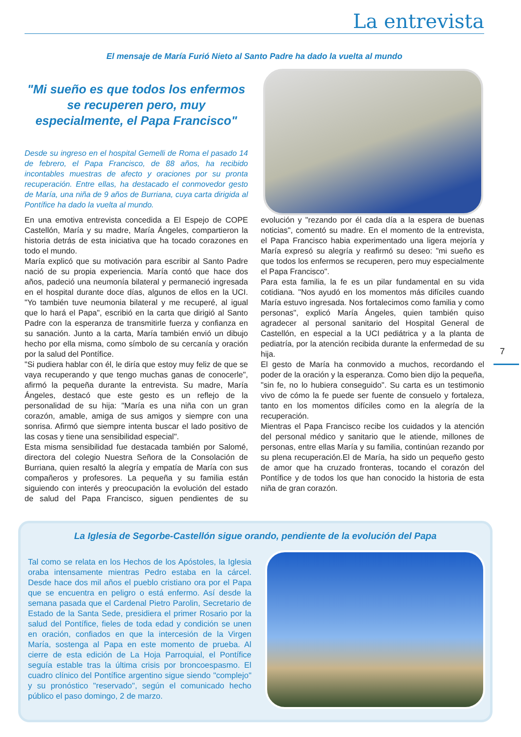La entrevista
El mensaje de María Furió Nieto al Santo Padre ha dado la vuelta al mundo
"Mi sueño es que todos los enfermos se recuperen pero, muy especialmente, el Papa Francisco"
Desde su ingreso en el hospital Gemelli de Roma el pasado 14 de febrero, el Papa Francisco, de 88 años, ha recibido incontables muestras de afecto y oraciones por su pronta recuperación. Entre ellas, ha destacado el conmovedor gesto de María, una niña de 9 años de Burriana, cuya carta dirigida al Pontífice ha dado la vuelta al mundo.
En una emotiva entrevista concedida a El Espejo de COPE Castellón, María y su madre, María Ángeles, compartieron la historia detrás de esta iniciativa que ha tocado corazones en todo el mundo.
María explicó que su motivación para escribir al Santo Padre nació de su propia experiencia. María contó que hace dos años, padeció una neumonía bilateral y permaneció ingresada en el hospital durante doce días, algunos de ellos en la UCI. "Yo también tuve neumonia bilateral y me recuperé, al igual que lo hará el Papa", escribió en la carta que dirigió al Santo Padre con la esperanza de transmitirle fuerza y confianza en su sanación. Junto a la carta, María también envió un dibujo hecho por ella misma, como símbolo de su cercanía y oración por la salud del Pontífice.
"Si pudiera hablar con él, le diría que estoy muy feliz de que se vaya recuperando y que tengo muchas ganas de conocerle", afirmó la pequeña durante la entrevista. Su madre, María Ángeles, destacó que este gesto es un reflejo de la personalidad de su hija: "María es una niña con un gran corazón, amable, amiga de sus amigos y siempre con una sonrisa. Afirmó que siempre intenta buscar el lado positivo de las cosas y tiene una sensibilidad especial".
Esta misma sensibilidad fue destacada también por Salomé, directora del colegio Nuestra Señora de la Consolación de Burriana, quien resaltó la alegría y empatía de María con sus compañeros y profesores. La pequeña y su familia están siguiendo con interés y preocupación la evolución del estado de salud del Papa Francisco, siguen pendientes de su evolución y "rezando por él cada día a la espera de buenas noticias", comentó su madre. En el momento de la entrevista, el Papa Francisco habia experimentado una ligera mejoría y María expresó su alegría y reafirmó su deseo: "mi sueño es que todos los enfermos se recuperen, pero muy especialmente el Papa Francisco".
Para esta familia, la fe es un pilar fundamental en su vida cotidiana. "Nos ayudó en los momentos más difíciles cuando María estuvo ingresada. Nos fortalecimos como familia y como personas", explicó María Ángeles, quien también quiso agradecer al personal sanitario del Hospital General de Castellón, en especial a la UCI pediátrica y a la planta de pediatría, por la atención recibida durante la enfermedad de su hija.
El gesto de María ha conmovido a muchos, recordando el poder de la oración y la esperanza. Como bien dijo la pequeña, "sin fe, no lo hubiera conseguido". Su carta es un testimonio vivo de cómo la fe puede ser fuente de consuelo y fortaleza, tanto en los momentos difíciles como en la alegría de la recuperación.
Mientras el Papa Francisco recibe los cuidados y la atención del personal médico y sanitario que le atiende, millones de personas, entre ellas María y su familia, continúan rezando por su plena recuperación.El de María, ha sido un pequeño gesto de amor que ha cruzado fronteras, tocando el corazón del Pontífice y de todos los que han conocido la historia de esta niña de gran corazón.
7
La Iglesia de Segorbe-Castellón sigue orando, pendiente de la evolución del Papa
Tal como se relata en los Hechos de los Apóstoles, la Iglesia oraba intensamente mientras Pedro estaba en la cárcel. Desde hace dos mil años el pueblo cristiano ora por el Papa que se encuentra en peligro o está enfermo. Así desde la semana pasada que el Cardenal Pietro Parolin, Secretario de Estado de la Santa Sede, presidiera el primer Rosario por la salud del Pontífice, fieles de toda edad y condición se unen en oración, confiados en que la intercesión de la Virgen María, sostenga al Papa en este momento de prueba. Al cierre de esta edición de La Hoja Parroquial, el Pontífice seguía estable tras la última crisis por broncoespasmo. El cuadro clínico del Pontífice argentino sigue siendo "complejo" y su pronóstico "reservado", según el comunicado hecho público el paso domingo, 2 de marzo.